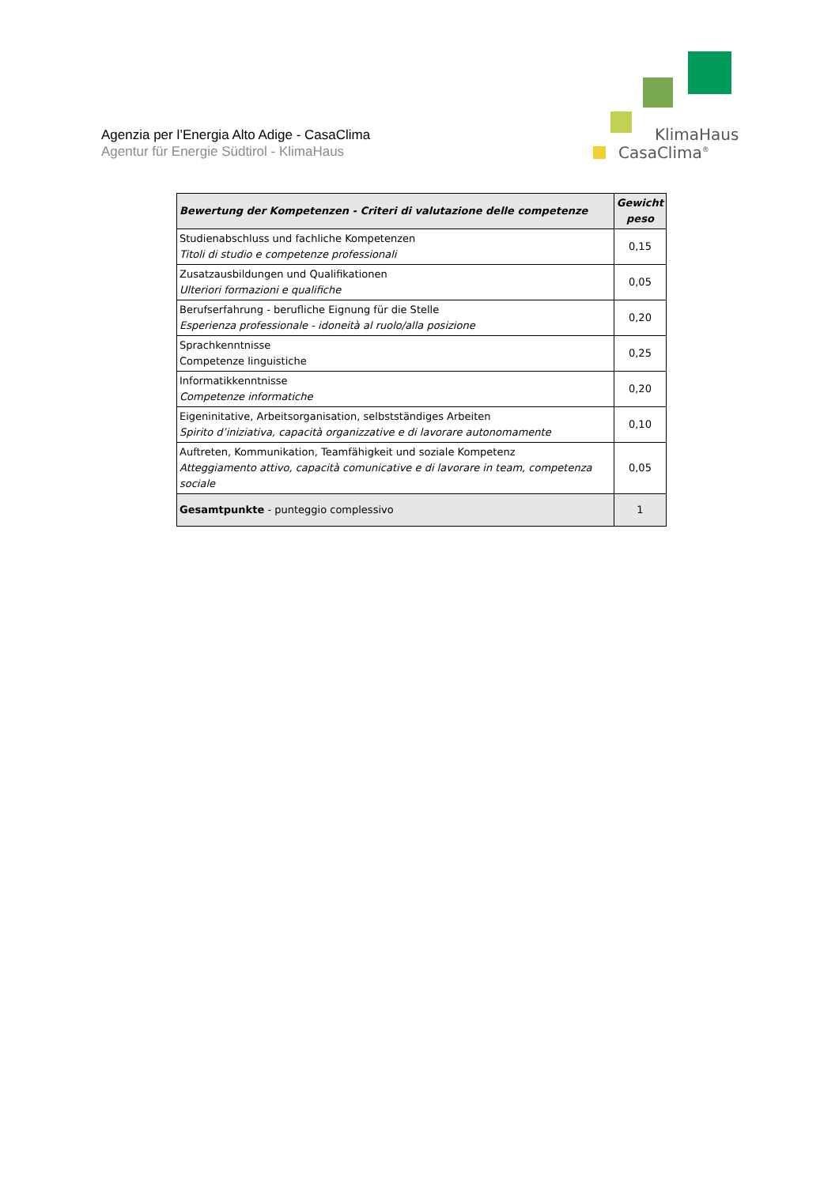Agenzia per l’Energia Alto Adige - CasaClima
Agentur für Energie Südtirol - KlimaHaus
KlimaHaus
CasaClima<sup>®</sup>
| Bewertung der Kompetenzen - Criteri di valutazione delle competenze | Gewicht peso |
| --- | --- |
| Studienabschluss und fachliche Kompetenzen Titoli di studio e competenze professionali | 0,15 |
| Zusatzausbildungen und Qualifikationen Ulteriori formazioni e qualifiche | 0,05 |
| Berufserfahrung - berufliche Eignung für die Stelle Esperienza professionale - idoneità al ruolo/alla posizione | 0,20 |
| Sprachkenntnisse Competenze linguistiche | 0,25 |
| Informatikkenntnisse Competenze informatiche | 0,20 |
| Eigeninitative, Arbeitsorganisation, selbstständiges Arbeiten Spirito d’iniziativa, capacità organizzative e di lavorare autonomamente | 0,10 |
| Auftreten, Kommunikation, Teamfähigkeit und soziale Kompetenz Atteggiamento attivo, capacità comunicative e di lavorare in team, competenza sociale | 0,05 |
| Gesamtpunkte - punteggio complessivo | 1 |